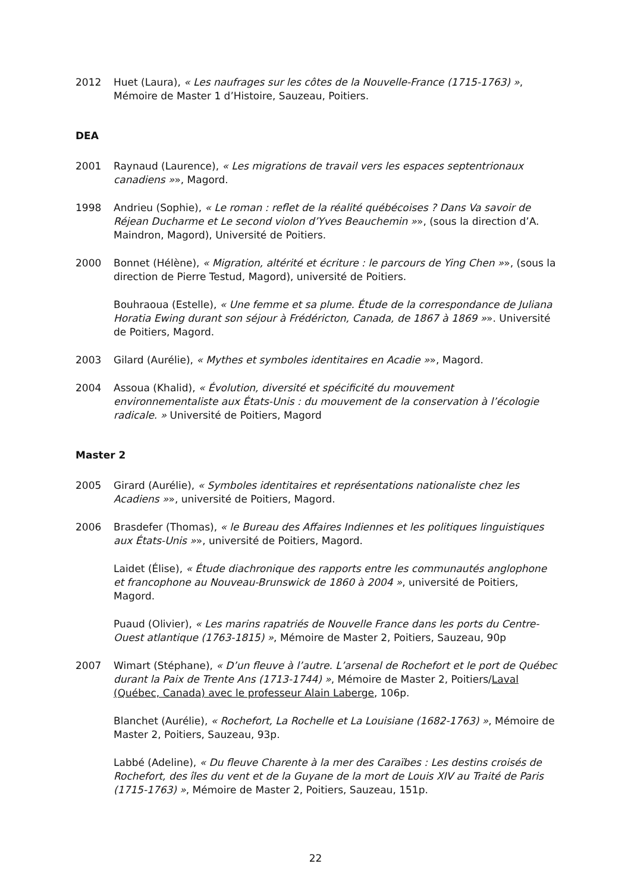2012 Huet (Laura), « Les naufrages sur les côtes de la Nouvelle-France (1715-1763) », Mémoire de Master 1 d’Histoire, Sauzeau, Poitiers.
DEA
2001 Raynaud (Laurence), « Les migrations de travail vers les espaces septentrionaux canadiens »», Magord.
1998 Andrieu (Sophie), « Le roman : reflet de la réalité québécoises ? Dans Va savoir de Réjean Ducharme et Le second violon d’Yves Beauchemin »», (sous la direction d’A. Maindron, Magord), Université de Poitiers.
2000 Bonnet (Hélène), « Migration, altérité et écriture : le parcours de Ying Chen »», (sous la direction de Pierre Testud, Magord), université de Poitiers.
Bouhraoua (Estelle), « Une femme et sa plume. Étude de la correspondance de Juliana Horatia Ewing durant son séjour à Frédéricton, Canada, de 1867 à 1869 »». Université de Poitiers, Magord.
2003 Gilard (Aurélie), « Mythes et symboles identitaires en Acadie »», Magord.
2004 Assoua (Khalid), « Évolution, diversité et spécificité du mouvement environnementaliste aux États-Unis : du mouvement de la conservation à l’écologie radicale. » Université de Poitiers, Magord
Master 2
2005 Girard (Aurélie), « Symboles identitaires et représentations nationaliste chez les Acadiens »», université de Poitiers, Magord.
2006 Brasdefer (Thomas), « le Bureau des Affaires Indiennes et les politiques linguistiques aux États-Unis »», université de Poitiers, Magord.
Laidet (Élise), « Étude diachronique des rapports entre les communautés anglophone et francophone au Nouveau-Brunswick de 1860 à 2004 », université de Poitiers, Magord.
Puaud (Olivier), « Les marins rapatriés de Nouvelle France dans les ports du Centre-Ouest atlantique (1763-1815) », Mémoire de Master 2, Poitiers, Sauzeau, 90p
2007 Wimart (Stéphane), « D’un fleuve à l’autre. L’arsenal de Rochefort et le port de Québec durant la Paix de Trente Ans (1713-1744) », Mémoire de Master 2, Poitiers/Laval (Québec, Canada) avec le professeur Alain Laberge, 106p.
Blanchet (Aurélie), « Rochefort, La Rochelle et La Louisiane (1682-1763) », Mémoire de Master 2, Poitiers, Sauzeau, 93p.
Labbé (Adeline), « Du fleuve Charente à la mer des Caraïbes : Les destins croisés de Rochefort, des îles du vent et de la Guyane de la mort de Louis XIV au Traité de Paris (1715-1763) », Mémoire de Master 2, Poitiers, Sauzeau, 151p.
22